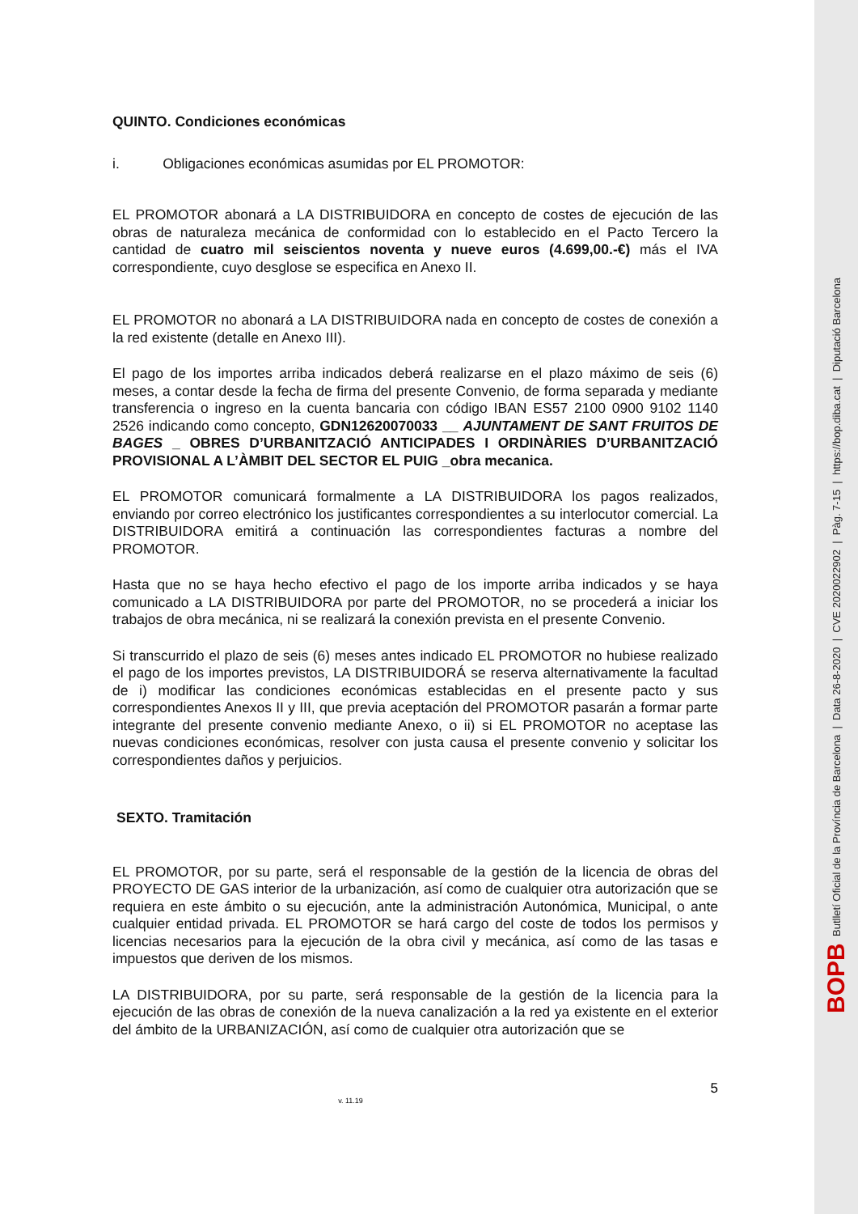BOPB Butlletí Oficial de la Província de Barcelona | Data 26-8-2020 | CVE 2020022902 | Pàg. 7-15 | https://bop.diba.cat | Diputació Barcelona
QUINTO. Condiciones económicas
i. Obligaciones económicas asumidas por EL PROMOTOR:
EL PROMOTOR abonará a LA DISTRIBUIDORA en concepto de costes de ejecución de las obras de naturaleza mecánica de conformidad con lo establecido en el Pacto Tercero la cantidad de cuatro mil seiscientos noventa y nueve euros (4.699,00.-€) más el IVA correspondiente, cuyo desglose se especifica en Anexo II.
EL PROMOTOR no abonará a LA DISTRIBUIDORA nada en concepto de costes de conexión a la red existente (detalle en Anexo III).
El pago de los importes arriba indicados deberá realizarse en el plazo máximo de seis (6) meses, a contar desde la fecha de firma del presente Convenio, de forma separada y mediante transferencia o ingreso en la cuenta bancaria con código IBAN ES57 2100 0900 9102 1140 2526 indicando como concepto, GDN12620070033 __ AJUNTAMENT DE SANT FRUITOS DE BAGES _ OBRES D’URBANITZACIÓ ANTICIPADES I ORDINÀRIES D’URBANITZACIÓ PROVISIONAL A L’ÀMBIT DEL SECTOR EL PUIG _obra mecanica.
EL PROMOTOR comunicará formalmente a LA DISTRIBUIDORA los pagos realizados, enviando por correo electrónico los justificantes correspondientes a su interlocutor comercial. La DISTRIBUIDORA emitirá a continuación las correspondientes facturas a nombre del PROMOTOR.
Hasta que no se haya hecho efectivo el pago de los importe arriba indicados y se haya comunicado a LA DISTRIBUIDORA por parte del PROMOTOR, no se procederá a iniciar los trabajos de obra mecánica, ni se realizará la conexión prevista en el presente Convenio.
Si transcurrido el plazo de seis (6) meses antes indicado EL PROMOTOR no hubiese realizado el pago de los importes previstos, LA DISTRIBUIDORÁ se reserva alternativamente la facultad de i) modificar las condiciones económicas establecidas en el presente pacto y sus correspondientes Anexos II y III, que previa aceptación del PROMOTOR pasarán a formar parte integrante del presente convenio mediante Anexo, o ii) si EL PROMOTOR no aceptase las nuevas condiciones económicas, resolver con justa causa el presente convenio y solicitar los correspondientes daños y perjuicios.
SEXTO. Tramitación
EL PROMOTOR, por su parte, será el responsable de la gestión de la licencia de obras del PROYECTO DE GAS interior de la urbanización, así como de cualquier otra autorización que se requiera en este ámbito o su ejecución, ante la administración Autonómica, Municipal, o ante cualquier entidad privada. EL PROMOTOR se hará cargo del coste de todos los permisos y licencias necesarios para la ejecución de la obra civil y mecánica, así como de las tasas e impuestos que deriven de los mismos.
LA DISTRIBUIDORA, por su parte, será responsable de la gestión de la licencia para la ejecución de las obras de conexión de la nueva canalización a la red ya existente en el exterior del ámbito de la URBANIZACIÓN, así como de cualquier otra autorización que se
5
v. 11.19